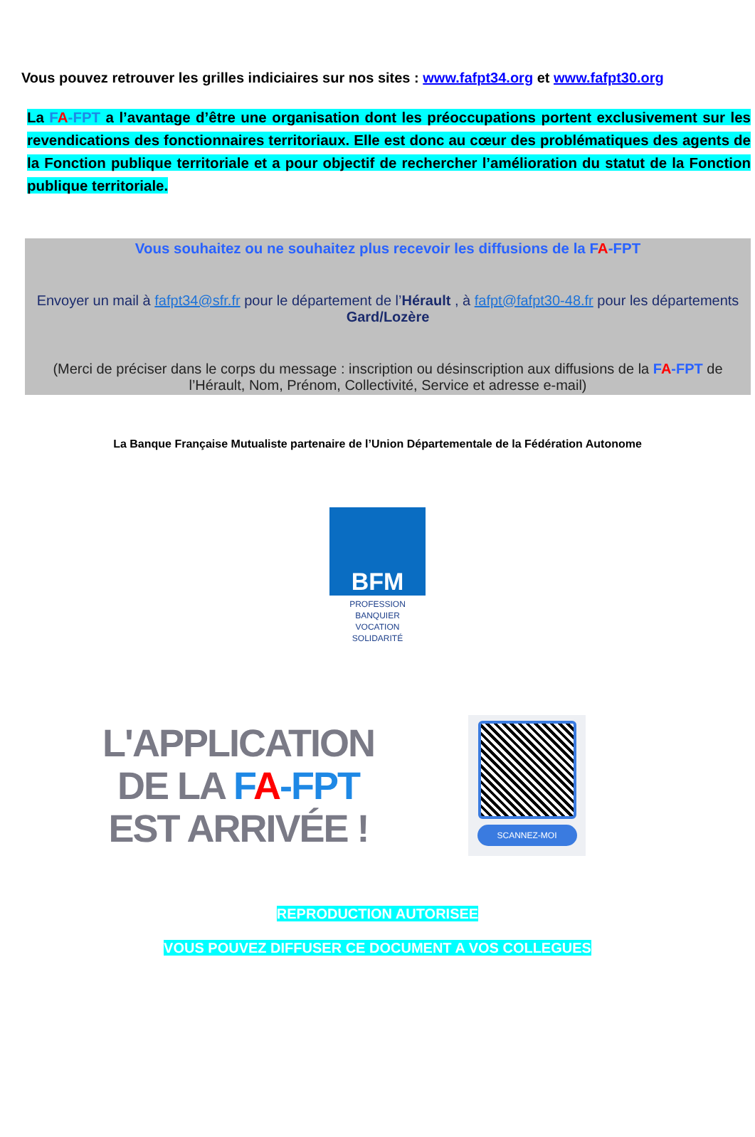Vous pouvez retrouver les grilles indiciaires sur nos sites : www.fafpt34.org et www.fafpt30.org
La FA-FPT a l’avantage d’être une organisation dont les préoccupations portent exclusivement sur les revendications des fonctionnaires territoriaux. Elle est donc au cœur des problématiques des agents de la Fonction publique territoriale et a pour objectif de rechercher l’amélioration du statut de la Fonction publique territoriale.
Vous souhaitez ou ne souhaitez plus recevoir les diffusions de la FA-FPT
Envoyer un mail à fafpt34@sfr.fr pour le département de l’Hérault , à fafpt@fafpt30-48.fr pour les départements Gard/Lozère
(Merci de préciser dans le corps du message : inscription ou désinscription aux diffusions de la FA-FPT de l’Hérault, Nom, Prénom, Collectivité, Service et adresse e-mail)
La Banque Française Mutualiste partenaire de l’Union Départementale de la Fédération Autonome
BFM
PROFESSION BANQUIER
VOCATION SOLIDARITÉ
L'APPLICATION
DE LA FA-FPT
EST ARRIVÉE !
SCANNEZ-MOI
REPRODUCTION AUTORISEE
VOUS POUVEZ DIFFUSER CE DOCUMENT A VOS COLLEGUES